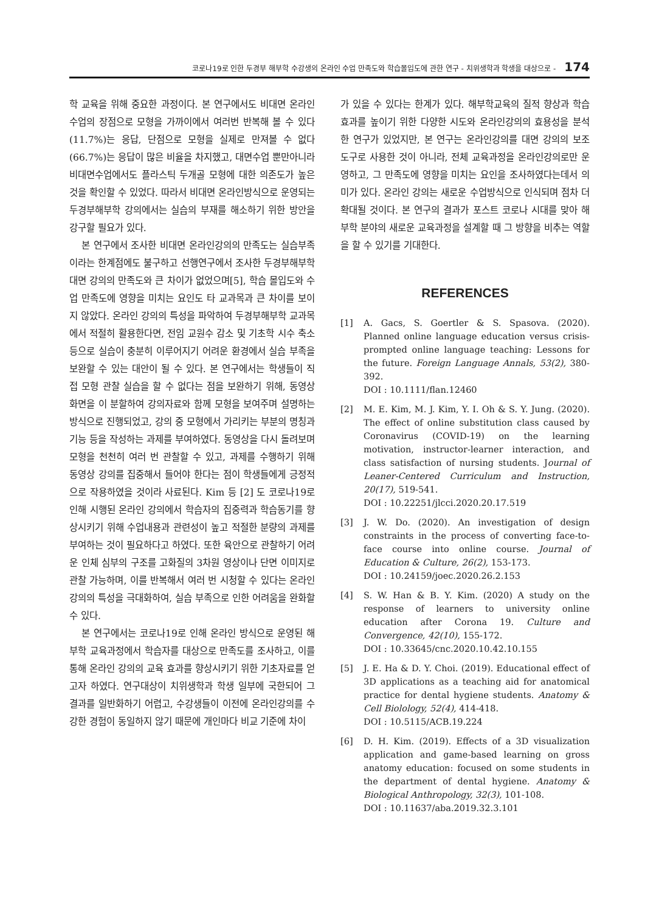코로나19로 인한 두경부 해부학 수강생의 온라인 수업 만족도와 학습몰입도에 관한 연구 - 치위생학과 학생을 대상으로 - 174
학 교육을 위해 중요한 과정이다. 본 연구에서도 비대면 온라인수업의 장점으로 모형을 가까이에서 여러번 반복해 볼 수 있다(11.7%)는 응답, 단점으로 모형을 실제로 만져볼 수 없다(66.7%)는 응답이 많은 비율을 차지했고, 대면수업 뿐만아니라 비대면수업에서도 플라스틱 두개골 모형에 대한 의존도가 높은 것을 확인할 수 있었다. 따라서 비대면 온라인방식으로 운영되는 두경부해부학 강의에서는 실습의 부재를 해소하기 위한 방안을 강구할 필요가 있다.
본 연구에서 조사한 비대면 온라인강의의 만족도는 실습부족이라는 한계점에도 불구하고 선행연구에서 조사한 두경부해부학 대면 강의의 만족도와 큰 차이가 없었으며[5], 학습 몰입도와 수업 만족도에 영향을 미치는 요인도 타 교과목과 큰 차이를 보이지 않았다. 온라인 강의의 특성을 파악하여 두경부해부학 교과목에서 적절히 활용한다면, 전임 교원수 감소 및 기초학 시수 축소 등으로 실습이 충분히 이루어지기 어려운 환경에서 실습 부족을 보완할 수 있는 대안이 될 수 있다. 본 연구에서는 학생들이 직접 모형 관찰 실습을 할 수 없다는 점을 보완하기 위해, 동영상 화면을 이 분할하여 강의자료와 함께 모형을 보여주며 설명하는 방식으로 진행되었고, 강의 중 모형에서 가리키는 부분의 명칭과 기능 등을 작성하는 과제를 부여하였다. 동영상을 다시 돌려보며 모형을 천천히 여러 번 관찰할 수 있고, 과제를 수행하기 위해 동영상 강의를 집중해서 들어야 한다는 점이 학생들에게 긍정적으로 작용하였을 것이라 사료된다. Kim 등 [2] 도 코로나19로 인해 시행된 온라인 강의에서 학습자의 집중력과 학습동기를 향상시키기 위해 수업내용과 관련성이 높고 적절한 분량의 과제를 부여하는 것이 필요하다고 하였다. 또한 육안으로 관찰하기 어려운 인체 심부의 구조를 고화질의 3차원 영상이나 단면 이미지로 관찰 가능하며, 이를 반복해서 여러 번 시청할 수 있다는 온라인강의의 특성을 극대화하여, 실습 부족으로 인한 어려움을 완화할 수 있다.
본 연구에서는 코로나19로 인해 온라인 방식으로 운영된 해부학 교육과정에서 학습자를 대상으로 만족도를 조사하고, 이를 통해 온라인 강의의 교육 효과를 향상시키기 위한 기초자료를 얻고자 하였다. 연구대상이 치위생학과 학생 일부에 국한되어 그 결과를 일반화하기 어렵고, 수강생들이 이전에 온라인강의를 수강한 경험이 동일하지 않기 때문에 개인마다 비교 기준에 차이
가 있을 수 있다는 한계가 있다. 해부학교육의 질적 향상과 학습효과를 높이기 위한 다양한 시도와 온라인강의의 효용성을 분석한 연구가 있었지만, 본 연구는 온라인강의를 대면 강의의 보조 도구로 사용한 것이 아니라, 전체 교육과정을 온라인강의로만 운영하고, 그 만족도에 영향을 미치는 요인을 조사하였다는데서 의미가 있다. 온라인 강의는 새로운 수업방식으로 인식되며 점차 더 확대될 것이다. 본 연구의 결과가 포스트 코로나 시대를 맞아 해부학 분야의 새로운 교육과정을 설계할 때 그 방향을 비추는 역할을 할 수 있기를 기대한다.
REFERENCES
[1] A. Gacs, S. Goertler & S. Spasova. (2020). Planned online language education versus crisis-prompted online language teaching: Lessons for the future. Foreign Language Annals, 53(2), 380-392.
DOI : 10.1111/flan.12460
[2] M. E. Kim, M. J. Kim, Y. I. Oh & S. Y. Jung. (2020). The effect of online substitution class caused by Coronavirus (COVID-19) on the learning motivation, instructor-learner interaction, and class satisfaction of nursing students. Journal of Leaner-Centered Curriculum and Instruction, 20(17), 519-541.
DOI : 10.22251/jlcci.2020.20.17.519
[3] J. W. Do. (2020). An investigation of design constraints in the process of converting face-to-face course into online course. Journal of Education & Culture, 26(2), 153-173.
DOI : 10.24159/joec.2020.26.2.153
[4] S. W. Han & B. Y. Kim. (2020) A study on the response of learners to university online education after Corona 19. Culture and Convergence, 42(10), 155-172.
DOI : 10.33645/cnc.2020.10.42.10.155
[5] J. E. Ha & D. Y. Choi. (2019). Educational effect of 3D applications as a teaching aid for anatomical practice for dental hygiene students. Anatomy & Cell Biolology, 52(4), 414-418.
DOI : 10.5115/ACB.19.224
[6] D. H. Kim. (2019). Effects of a 3D visualization application and game-based learning on gross anatomy education: focused on some students in the department of dental hygiene. Anatomy & Biological Anthropology, 32(3), 101-108.
DOI : 10.11637/aba.2019.32.3.101